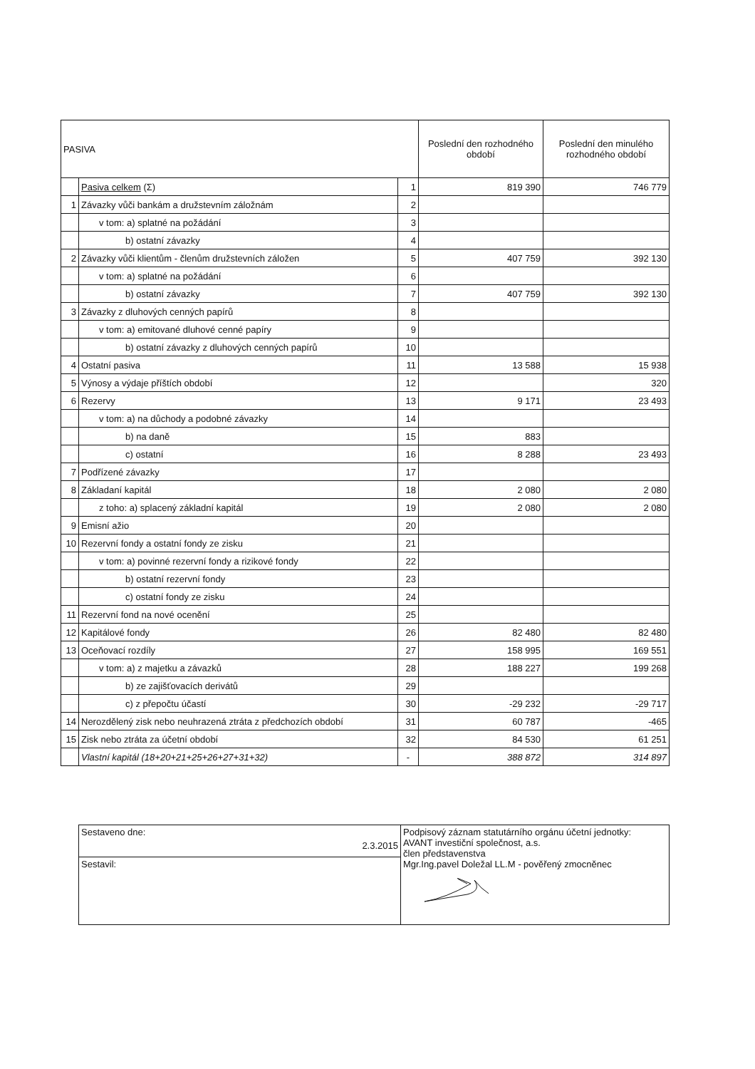| PASIVA | | | Poslední den rozhodného období | Poslední den minulého rozhodného období |
| --- | --- | --- | --- | --- |
| | Pasiva celkem (Σ) | 1 | 819 390 | 746 779 |
| 1 | Závazky vůči bankám a družstevním záložnám | 2 | | |
| | v tom: a) splatné na požádání | 3 | | |
| | b) ostatní závazky | 4 | | |
| 2 | Závazky vůči klientům - členům družstevních záložen | 5 | 407 759 | 392 130 |
| | v tom: a) splatné na požádání | 6 | | |
| | b) ostatní závazky | 7 | 407 759 | 392 130 |
| 3 | Závazky z dluhových cenných papírů | 8 | | |
| | v tom: a) emitované dluhové cenné papíry | 9 | | |
| | b) ostatní závazky z dluhových cenných papírů | 10 | | |
| 4 | Ostatní pasiva | 11 | 13 588 | 15 938 |
| 5 | Výnosy a výdaje příštích období | 12 | | 320 |
| 6 | Rezervy | 13 | 9 171 | 23 493 |
| | v tom: a) na důchody a podobné závazky | 14 | | |
| | b) na daně | 15 | 883 | |
| | c) ostatní | 16 | 8 288 | 23 493 |
| 7 | Podřízené závazky | 17 | | |
| 8 | Základaní kapitál | 18 | 2 080 | 2 080 |
| | z toho: a) splacený základní kapitál | 19 | 2 080 | 2 080 |
| 9 | Emisní ažio | 20 | | |
| 10 | Rezervní fondy a ostatní fondy ze zisku | 21 | | |
| | v tom: a) povinné rezervní fondy a rizikové fondy | 22 | | |
| | b) ostatní rezervní fondy | 23 | | |
| | c) ostatní fondy ze zisku | 24 | | |
| 11 | Rezervní fond na nové ocenění | 25 | | |
| 12 | Kapitálové fondy | 26 | 82 480 | 82 480 |
| 13 | Oceňovací rozdíly | 27 | 158 995 | 169 551 |
| | v tom: a) z majetku a závazků | 28 | 188 227 | 199 268 |
| | b) ze zajišťovacích derivátů | 29 | | |
| | c) z přepočtu účastí | 30 | -29 232 | -29 717 |
| 14 | Nerozdělený zisk nebo neuhrazená ztráta z předchozích období | 31 | 60 787 | -465 |
| 15 | Zisk nebo ztráta za účetní období | 32 | 84 530 | 61 251 |
| | Vlastní kapitál (18+20+21+25+26+27+31+32) | - | 388 872 | 314 897 |
| Sestaveno dne: 2.3.2015 | Podpisový záznam statutárního orgánu účetní jednotky: AVANT investiční společnost, a.s. člen představenstva Mgr.Ing.pavel Doležal LL.M - pověřený zmocněnec |
| Sestavil: | |